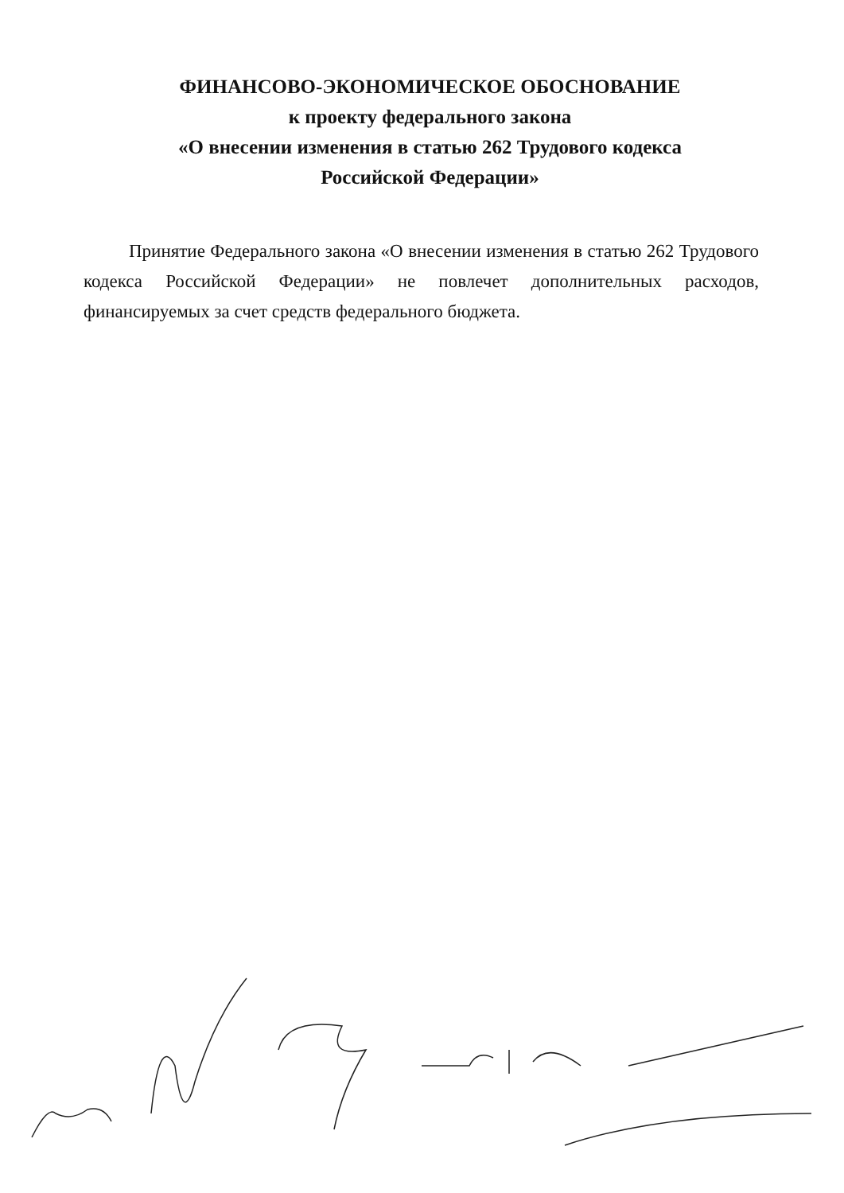ФИНАНСОВО-ЭКОНОМИЧЕСКОЕ ОБОСНОВАНИЕ
к проекту федерального закона
«О внесении изменения в статью 262 Трудового кодекса
Российской Федерации»
Принятие Федерального закона «О внесении изменения в статью 262 Трудового кодекса Российской Федерации» не повлечет дополнительных расходов, финансируемых за счет средств федерального бюджета.